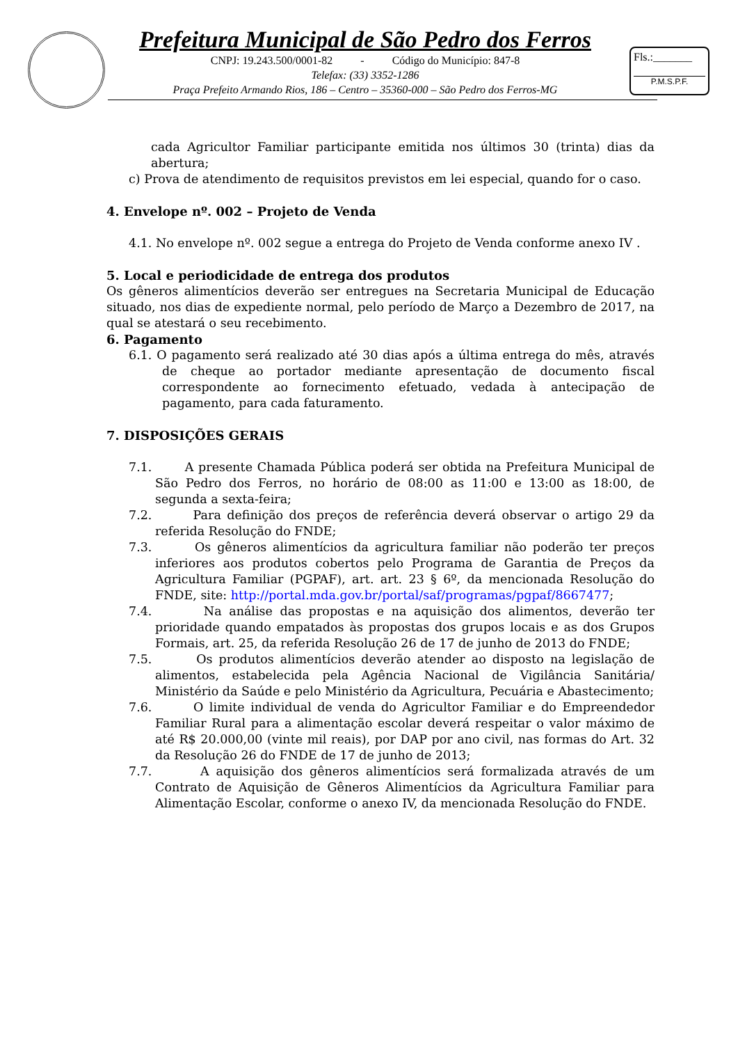Prefeitura Municipal de São Pedro dos Ferros
CNPJ: 19.243.500/0001-82 - Código do Município: 847-8
Telefax: (33) 3352-1286
Praça Prefeito Armando Rios, 186 – Centro – 35360-000 – São Pedro dos Ferros-MG
Fls.:_______
P.M.S.P.F.
cada Agricultor Familiar participante emitida nos últimos 30 (trinta) dias da abertura;
c) Prova de atendimento de requisitos previstos em lei especial, quando for o caso.
4. Envelope nº. 002 – Projeto de Venda
4.1. No envelope nº. 002 segue a entrega do Projeto de Venda conforme anexo IV .
5. Local e periodicidade de entrega dos produtos
Os gêneros alimentícios deverão ser entregues na Secretaria Municipal de Educação situado, nos dias de expediente normal, pelo período de Março a Dezembro de 2017, na qual se atestará o seu recebimento.
6. Pagamento
6.1. O pagamento será realizado até 30 dias após a última entrega do mês, através de cheque ao portador mediante apresentação de documento fiscal correspondente ao fornecimento efetuado, vedada à antecipação de pagamento, para cada faturamento.
7. DISPOSIÇÕES GERAIS
7.1. A presente Chamada Pública poderá ser obtida na Prefeitura Municipal de São Pedro dos Ferros, no horário de 08:00 as 11:00 e 13:00 as 18:00, de segunda a sexta-feira;
7.2. Para definição dos preços de referência deverá observar o artigo 29 da referida Resolução do FNDE;
7.3. Os gêneros alimentícios da agricultura familiar não poderão ter preços inferiores aos produtos cobertos pelo Programa de Garantia de Preços da Agricultura Familiar (PGPAF), art. art. 23 § 6º, da mencionada Resolução do FNDE, site: http://portal.mda.gov.br/portal/saf/programas/pgpaf/8667477;
7.4. Na análise das propostas e na aquisição dos alimentos, deverão ter prioridade quando empatados às propostas dos grupos locais e as dos Grupos Formais, art. 25, da referida Resolução 26 de 17 de junho de 2013 do FNDE;
7.5. Os produtos alimentícios deverão atender ao disposto na legislação de alimentos, estabelecida pela Agência Nacional de Vigilância Sanitária/ Ministério da Saúde e pelo Ministério da Agricultura, Pecuária e Abastecimento;
7.6. O limite individual de venda do Agricultor Familiar e do Empreendedor Familiar Rural para a alimentação escolar deverá respeitar o valor máximo de até R$ 20.000,00 (vinte mil reais), por DAP por ano civil, nas formas do Art. 32 da Resolução 26 do FNDE de 17 de junho de 2013;
7.7. A aquisição dos gêneros alimentícios será formalizada através de um Contrato de Aquisição de Gêneros Alimentícios da Agricultura Familiar para Alimentação Escolar, conforme o anexo IV, da mencionada Resolução do FNDE.